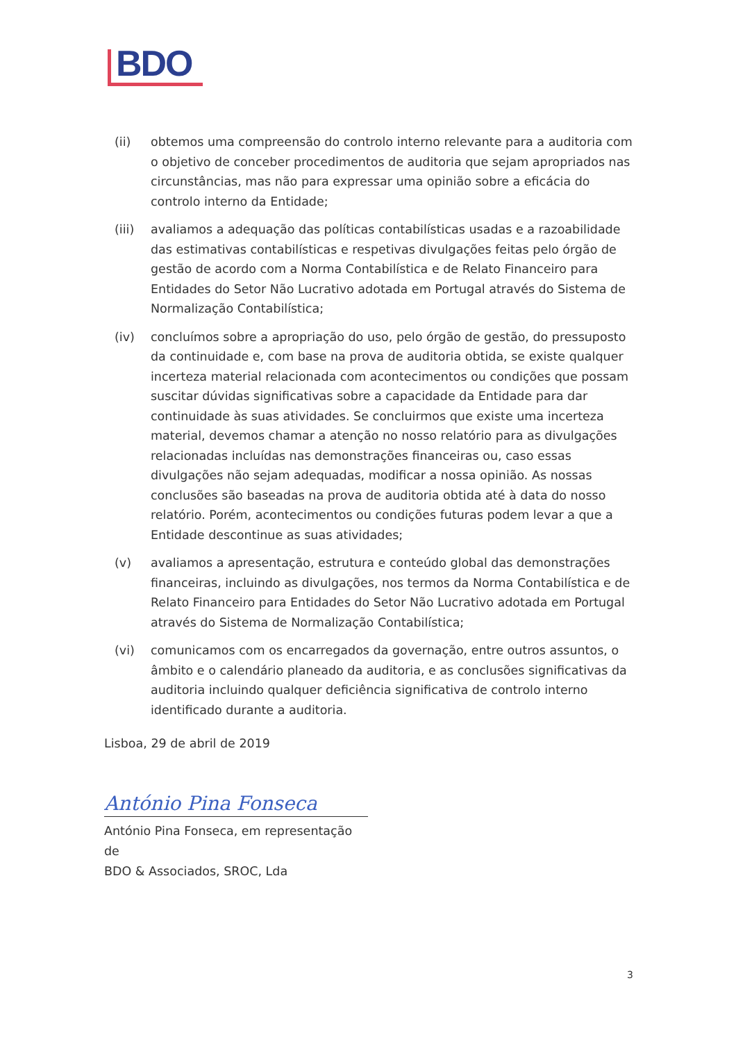BDO
(ii) obtemos uma compreensão do controlo interno relevante para a auditoria com o objetivo de conceber procedimentos de auditoria que sejam apropriados nas circunstâncias, mas não para expressar uma opinião sobre a eficácia do controlo interno da Entidade;
(iii)
avaliamos a adequação das políticas contabilísticas usadas e a razoabilidade das estimativas contabilísticas e respetivas divulgações feitas pelo órgão de gestão de acordo com a Norma Contabilística e de Relato Financeiro para Entidades do Setor Não Lucrativo adotada em Portugal através do Sistema de Normalização Contabilística;
(iv) concluímos sobre a apropriação do uso, pelo órgão de gestão, do pressuposto da continuidade e, com base na prova de auditoria obtida, se existe qualquer incerteza material relacionada com acontecimentos ou condições que possam suscitar dúvidas significativas sobre a capacidade da Entidade para dar continuidade às suas atividades. Se concluirmos que existe uma incerteza material, devemos chamar a atenção no nosso relatório para as divulgações relacionadas incluídas nas demonstrações financeiras ou, caso essas divulgações não sejam adequadas, modificar a nossa opinião. As nossas conclusões são baseadas na prova de auditoria obtida até à data do nosso relatório. Porém, acontecimentos ou condições futuras podem levar a que a Entidade descontinue as suas atividades;
(v) avaliamos a apresentação, estrutura e conteúdo global das demonstrações financeiras, incluindo as divulgações, nos termos da Norma Contabilística e de Relato Financeiro para Entidades do Setor Não Lucrativo adotada em Portugal através do Sistema de Normalização Contabilística;
(vi) comunicamos com os encarregados da governação, entre outros assuntos, o âmbito e o calendário planeado da auditoria, e as conclusões significativas da auditoria incluindo qualquer deficiência significativa de controlo interno identificado durante a auditoria.
Lisboa, 29 de abril de 2019
António Pina Fonseca
António Pina Fonseca, em representação de
BDO & Associados, SROC, Lda
3